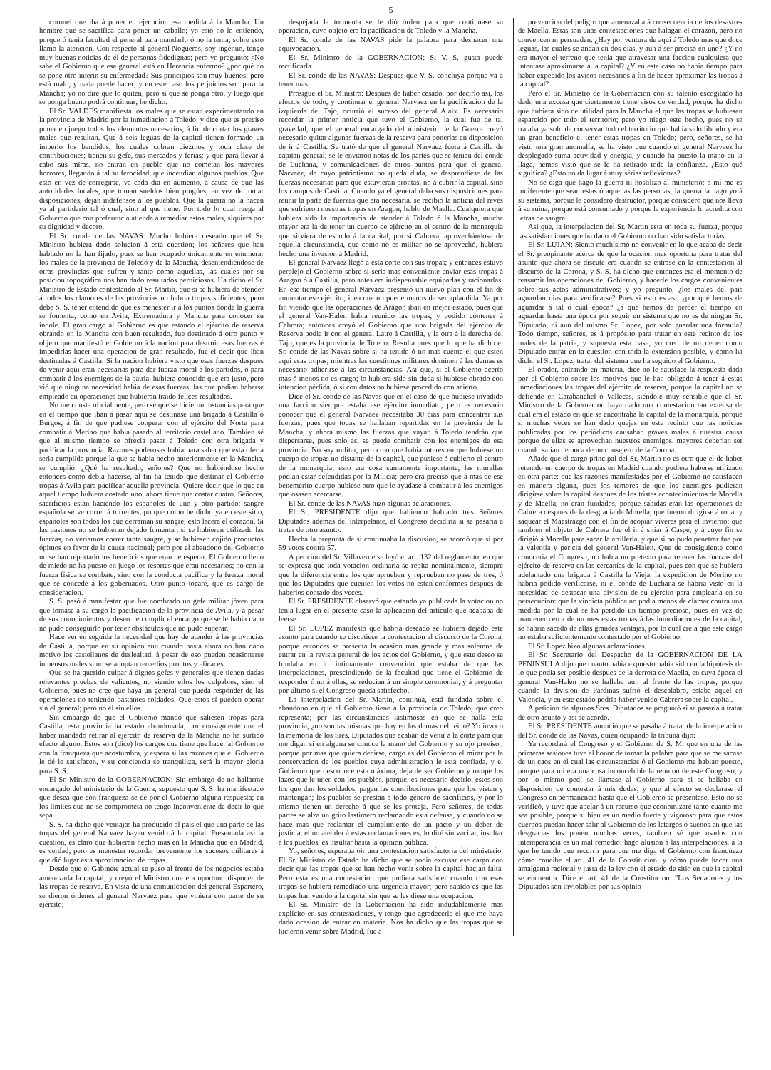5
coronel que iba á poner en ejecucion esa medida á la Mancha. Un hombre que se sacrifica para poner un caballo; yo esto no lo entiendo, porque ó tenia facultad el general para mandarlo ó no la tenia; sobre esto llamo la atencion. Con respecto al general Nogueras, soy ingénuo, tengo muy buenas noticias de él de personas fidedignas; pero yo pregunto: ¿No sabe el Gobierno que ese general está en Herencia enfermo? ¿por qué no se pone otro interin su enfermedad? Sus principios son muy buenos; pero está malo, y nada puede hacer; y en este caso los perjuicios son para la Mancha; yo no diré que lo quiten, pero sí que se ponga otro, y luego que se ponga bueno podrá continuar; he dicho.
El Sr. VALDES manifiesta los males que se estan experimentando en la provincia de Madrid por la inmediacion á Toledo, y dice que es preciso poner en juego todos los elementos necesarios, á fin de cortar los graves males que resultan. Que á seis leguas de la capital tienen formado un imperio los bandidos, los cuales cobran diezmos y toda clase de contribuciones; tienen su gefe, sus mercados y ferias; y que para llevar á cabo sus miras, no entran en pueblo que no cometan los mayores horrores, llegando á tal su ferocidad, que incendian algunos pueblos. Que esto en vez de corregirse, va cada dia en aumento, á causa de que las autoridades locales, que toman sueldos bien pingües, en vez de tomar disposiciones, dejan indefensos á los pueblos. Que la guerra no la hacen ya al partidario tal ó cual, sino al que tiene. Por todo lo cual ruega al Gobierno que con preferencia atienda á remediar estos males, siquiera por su dignidad y decoro.
El Sr. conde de las NAVAS: Mucho hubiera deseado que el Sr. Ministro hubiera dado solucion á esta cuestion; los señores que han hablado no la han fijado, pues se han ocupado únicamente en enumerar los males de la provincia de Toledo y de la Mancha, desentendiéndose de otras provincias que sufren y tanto como aquellas, las cuales por su posicion topográfica nos han dado resultados perniciosos. Ha dicho el Sr. Ministro de Estado contestando al Sr. Martin, que si se hubiera de atender á todos los clamores de las provincias no habria tropas suficientes; pero debe S. S. tener entendido que es menester ir á los puntos donde la guerra se fomenta, como en Avila, Extremadura y Mancha para conocer su índole. El gran cargo al Gobierno es que estando el ejército de reserva obrando en la Mancha con buen resultado, fue destinado á otro punto y objeto que manifestó el Gobierno á la nacion para destruir esas fuerzas é impedirlas hacer una operacion de gran resultado, fue el decir que iban destinadas á Castilla. Si la nacion hubiera visto que esas fuerzas despues de venir aqui eran necesarias para dar fuerza moral á los partidos, ó para combatir á los enemigos de la patria, hubiera conocido que era justo, pero vió que ninguna necesidad habia de esas fuerzas, las que podian haberse empleado en operaciones que hubieran traido felices resultados.
No me consta oficialmente, pero sé que se hicieron instancias para que en el tiempo que iban á pasar aqui se destinase una brigada á Castilla ó Burgos, á fin de que pudiese cooperar con el ejército del Norte para combatir á Merino que habia pasado al territorio castellano. Tambien sé que al mismo tiempo se ofrecia pasar á Toledo con otra brigada y pacificar la provincia. Razones poderosas habia para saber que esta oferta seria cumplida porque la que se habia hecho anteriormente en la Mancha, se cumplió. ¿Qué ha resultado, señores? Que no habiéndose hecho entonces como debia hacerse, al fin ha tenido que destinar el Gobierno tropas á Avila para pacificar aquella provincia. Quiere decir que lo que en aquel tiempo hubiera costado uno, ahora tiene que costar cuatro. Señores, sacrificios estan haciendo los españoles de uno y otro partido; sangre española se ve correr á torrentes, porque como he dicho ya en este sitio, españoles son todos los que derraman su sangre; esto lacera el corazon. Si las pasiones no se hubieran dejado fomentar, si se hubieran utilizado las fuerzas, no veriamos correr tanta sangre, y se hubiesen cojido productos ópimos en favor de la causa nacional; pero por el abandono del Gobierno no se han reportado los beneficios que eran de esperar. El Gobierno lleno de miedo no ha puesto en juego los resortes que eran necesarios; no con la fuerza física se combate, sino con la conducta pacífica y la fuerza moral que se concede á los gobernados. Otro punto tocaré, que es cargo de consideracion.
S. S. pasó á manifestar que fue nombrado un gefe militar jóven para que tomase á su cargo la pacificacion de la provincia de Avila, y á pesar de sus conocimientos y deseo de cumplir el encargo que se le habia dado no pudo conseguirlo por tener obstáculos que no pudo superar.
Hace ver en seguida la necesidad que hay de atender á las provincias de Castilla, porque en su opinion aun cuando hasta ahora no han dado motivo los castellanos de deslealtad, á pesar de eso pueden ocasionarse inmensos males si no se adoptan remedios prontos y eficaces.
Que se ha querido culpar á dignos gefes y generales que tienen dadas relevantes pruebas de valientes, no siendo ellos los culpables, sino el Gobierno, pues no cree que haya un general que pueda responder de las operaciones no teniendo bastantes soldados. Que estos sí pueden operar sin el general; pero no él sin ellos.
Sin embargo de que el Gobierno mandó que saliesen tropas para Castilla, esta provincia ha estado abandonada; por consiguiente que el haber mandado retirar al ejército de reserva de la Mancha no ha surtido efecto alguno. Estos son (dice) los cargos que tiene que hacer al Gobierno con la franqueza que acostumbra, y espera si las razones que el Gobierno le dé le satisfacen, y su conciencia se tranquiliza, será la mayor gloria para S. S.
El Sr. Ministro de la GOBERNACION: Sin embargo de no hallarme encargado del ministerio de la Guerra, supuesto que S. S. ha manifestado que desea que con franqueza se dé por el Gobierno alguna respuesta; en los limites que no se comprometa no tengo inconveniente de decir lo que sepa.
S. S. ha dicho qué ventajas ha producido al pais el que una parte de las tropas del general Narvaez hayan venido á la capital. Presentada asi la cuestion, es claro que hubieran hecho mas en la Mancha que en Madrid, es verdad; pero es menester recordar brevemente los sucesos militares á que dió lugar esta aproximacion de tropas.
Desde que el Gabinete actual se puso al frente de los negocios estaba amenazada la capital; y creyó el Ministro que era oportuno disponer de las tropas de reserva. En vista de una comunicacion del general Espartero, se dieron órdenes al general Narvaez para que viniera con parte de su ejército;
despejada la tormenta se le dió órden para que continuase su operacion, cuyo objeto era la pacificacion de Toledo y la Mancha.
El Sr. conde de las NAVAS pide la palabra para deshacer una equivocacion.
El Sr. Ministro de la GOBERNACION: Si V. S. gusta puede rectificarla.
El Sr. conde de las NAVAS: Despues que V. S. concluya porque va á tener mas.
Prosigue el Sr. Ministro: Despues de haber cesado, por decirlo asi, los efectos de todo, y continuar el general Narvaez en la pacificacion de la izquierda del Tajo, ocurrió el suceso del general Alaix. Es necesario recordar la primer noticia que tuvo el Gobierno, la cual fue de tal gravedad, que el general encargado del ministerio de la Guerra creyó necesario quitar algunas fuerzas de la reserva para ponerlas en disposicion de ir á Castilla. Se trató de que el general Narvaez fuera á Castilla de capitan general; se le enviaron notas de los partes que se tenian del conde de Luchana, y comunicaciones de otros puntos para que el general Narvaez, de cuyo patriotismo no queda duda, se desprendiese de las fuerzas necesarias para que estuvieran prontas, no á cubrir la capital, sino los campos de Castilla. Cuando ya el general daba sus disposiciones para reunir la parte de fuerzas que era necesaria, se recibió la noticia del revés que sufrieron nuestras tropas en Aragon, hablo de Maella. Cualquiera que hubiera sido la importancia de atender á Toledo ó la Mancha, mucha mayor era la de tener un cuerpo de ejército en el centro de la monarquía que sirviera de escudo á la capital, por si Cabrera, aprovechándose de aquella circunstancia, que como no es militar no se aprovechó, hubiera hecho una invasion á Madrid.
El general Narvaez llegó á esta corte con sus tropas; y entonces estuvo perplejo el Gobierno sobre si seria mas conveniente enviar esas tropas á Aragon ó á Castilla, pero antes era indispensable equiparlas y racionarlas. En ese tiempo el general Narvaez presentó un nuevo plan con el fin de aumentar ese ejército; idea que no puede menos de ser aplaudida. Ya por fin viendo que las operaciones de Aragon iban en mejor estado, pues que el general Van-Halen habia reunido las tropas, y podido contener á Cabrera; entonces creyó el Gobierno que una brigada del ejército de Reserva podia ir con el general Latre á Castilla, y la otra á la derecha del Tajo, que es la provincia de Toledo. Resulta pues que lo que ha dicho el Sr. conde de las Navas sobre si ha tenido ó no mas cuenta el que esten aqui esas tropas; mientras las cuestiones militares dominen á las demas es necesario adherirse á las circunstancias. Asi que, si el Gobierno acertó mas ó menos no es cargo; lo hubiera sido sin duda si hubiese obrado con intencion pérfida, ó si con datos no hubiese procedido con acierto.
Dice el Sr. conde de las Navas que en el caso de que hubiese invadido una faccion siempre estaba ese ejército inmediato; pero es necesario conocer que el general Narvaez necesitaba 30 dias para concentrar sus fuerzas; pues que todas se hallaban repartidas en la provincia de la Mancha, y ahora mismo las fuerzas que vayan á Toledo tendrán que dispersarse, pues solo asi se puede combatir con los enemigos de esa provincia. No soy militar, pero creo que habia interés en que hubiese un cuerpo de tropas no distante de la capital, que pusiese á cubierto el centro de la monarquía; esto era cosa sumamente importante; las murallas podian estar defendidas por la Milicia; pero era preciso que á mas de ese benemérito cuerpo hubiese otro que le ayudase á combatir á los enemigos que osasen acercarse.
El Sr. conde de las NAVAS hizo algunas aclaraciones.
El Sr. PRESIDENTE dijo que habiendo hablado tres Señores Diputados ademas del interpelante, el Congreso decidiria si se pasaria á tratar de otro asunto.
Hecha la pregunta de si continuaba la discusion, se acordó que sí por 59 votos contra 57.
A peticion del Sr. Villaverde se leyó el art. 132 del reglamento, en que se expresa que toda votacion ordinaria se repita nominalmente, siempre que la diferencia entre los que aprueban y reprueban no pase de tres, ó que los Diputados que cuenten los votos no esten conformes despues de haberlos contado dos veces.
El Sr. PRESIDENTE observó que estando ya publicada la votacion no tenia lugar en el presente caso la aplicacion del artículo que acababa de leerse.
El Sr. LOPEZ manifestó que habria deseado se hubiera dejado este asunto para cuando se discutiese la contestacion al discurso de la Corona, porque entonces se presenta la ocasion mas grande y mas solemne de entrar en la revista general de los actos del Gobierno, y que este deseo se fundaba en lo íntimamente convencido que estaba de que las interpelaciones, prescindiendo de la facultad que tiene el Gobierno de responder ó no á ellas, se reducian á un simple ceremonial, y á preguntar por último si el Congreso queda satisfecho.
La interpelacion del Sr. Martin, continúa, está fundada sobre el abandono en que el Gobierno tiene á la provincia de Toledo, que creo representa; por las circunstancias lastimosas en que se halla esta provincia, ¿no son las mismas que hay en las demas del reino? Yo invoco la memoria de los Sres. Diputados que acaban de venir á la corte para que me digan si en alguna se conoce la mano del Gobierno y su ojo previsor, porque por mas que quiera decirse, cargo es del Gobierno el mirar por la conservacion de los pueblos cuya administracion le está confiada, y el Gobierno que desconoce esta máxima, deja de ser Gobierno y rompe los lazos que le unen con los pueblos, porque, es necesario decirlo, estos son los que dan los soldados, pagan las contribuciones para que los vistan y mantengan; los pueblos se prestan á todo género de sacrificios, y por lo mismo tienen un derecho á que se les proteja. Pero señores, de todas partes se alza un grito lastimero reclamando esta defensa, y cuando no se hace mas que reclamar el cumplimiento de un pacto y un deber de justicia, el no atender á estas reclamaciones es, lo diré sin vacilar, insultar á los pueblos, es insultar hasta la opinion pública.
Yo, señores, esperaba oir una contestacion satisfactoria del ministerio. El Sr. Ministro de Estado ha dicho que se podia excusar ese cargo con decir que las tropas que se han hecho venir sobre la capital hacian falta. Pero esta es una contestacion que pudiera satisfacer cuando con esas tropas se hubiera remediado una urgencia mayor; pero sabido es que las tropas han venido á la capital sin que se les diese una ocupacion.
El Sr. Ministro de la Gobernacion ha sido indudablemente mas explícito en sus contestaciones, y tengo que agradecerle el que me haya dado ocasion de entrar en materia. Nos ha dicho que las tropas que se hicieron venir sobre Madrid, fue á
prevencion del peligro que amenazaba á consecuencia de los desastres de Maella. Estas son unas contestaciones que halagan el corazon, pero no convencen ni persuaden. ¿Hay por ventura de aqui á Toledo mas que doce leguas, las cuales se andan en dos dias, y aun á ser preciso en uno? ¿Y no era mayor el terreno que tenia que atravesar una faccion cualquiera que intentase aproximarse á la capital? ¿Y en este caso no habia tiempo para haber expedido los avisos necesarios á fin de hacer aproximar las tropas á la capital?
Pero el Sr. Ministro de la Gobernacion con su talento escogitado ha dado una excusa que ciertamente tiene visos de verdad, porque ha dicho que hubiera sido de utilidad para la Mancha el que las tropas se hubiesen esparcido por todo el territorio; pero yo niego este hecho, pues no se trataba ya solo de conservar todo el territorio que habia sido librado y era un gran beneficio el tener estas tropas en Toledo; pero, señores, se ha visto una gran anomalía, se ha visto que cuando el general Narvaez ha desplegado suma actividad y energía, y cuando ha puesto la mano en la llaga, hemos visto que se le ha retirado toda la confianza. ¿Esto qué significa? ¿Esto no da lugar á muy sérias reflexiones?
No se diga que hago la guerra ni hostilizo al ministerio; á mí me es indiferente que sean estas ó aquellas las personas; la guerra la hago yo á su sistema, porque le considero destructor, porque considero que nos lleva á su ruina, porque está consumado y porque la experiencia lo acredita con letras de sangre.
Asi que, la interpelacion del Sr. Martin está en toda su fuerza, porque las satisfacciones que ha dado el Gobierno no han sido satisfactorias.
El Sr. LUJAN: Siento muchísimo no convenir en lo que acaba de decir el Sr. preopinante acerca de que la ocasion mas oportuna para tratar del asunto que ahora se discute era cuando se entrase en la contestacion al discurso de la Corona, y S. S. ha dicho que entonces era el momento de reasumir las operaciones del Gobierno, y hacerle los cargos convenientes sobre sus actos administrativos; y yo pregunto, ¿los males del pais aguardan dias para verificarse? Pues si esto es asi, ¿por qué hemos de aguardar á tal ó cual época? ¿á qué hemos de perder el tiempo en aguardar hasta una época por seguir un sistema que no es de ningun Sr. Diputado, ni aun del mismo Sr. Lopez, por solo guardar una fórmula? Todo tiempo, señores, es á propósito para tratar en este recinto de los males de la patria, y supuesta esta base, yo creo de mi deber como Diputado entrar en la cuestion con toda la extension posible, y como ha dicho el Sr. Lopez, tratar del sistema que ha seguido el Gobierno.
El orador, entrando en materia, dice no le satisface la respuesta dada por el Gobierno sobre los motivos que le han obligado á tener á estas inmediaciones las tropas del ejército de reserva, porque la capital no se defiende en Carabanchel ó Vallecas, siéndole muy sensible que el Sr. Ministro de la Gobernacion haya dado una contestacion tan extensa de cuál era el estado en que se encontraba la capital de la monarquía, porque si muchas veces se han dado quejas en este recinto que las noticias publicadas por los periódicos causaban graves males á nuestra causa porque de ellas se aprovechan nuestros enemigos, mayores deberian ser cuando salian de boca de un consejero de la Corona.
Añade que el cargo principal del Sr. Martin no es otro que el de haber retenido un cuerpo de tropas en Madrid cuando pudiera haberse utilizado en otra parte: que las razones manifestadas por el Gobierno no satisfacen en manera alguna, pues los temores de que los enemigos pudieran dirigirse sobre la capital despues de los tristes acontecimientos de Morella y de Maella, no eran fundados, porque sabidas eran las operaciones de Cabrera despues de la desgracia de Morella, que fueron dirigirse á robar y saquear el Maestrazgo con el fin de acopiar víveres para el invierno: que tambien el objeto de Cabrera fue el ir á sitiar á Caspe, y á cuyo fin se dirigió á Morella para sacar la artillería, y que si no pudo penetrar fue por la valentía y pericia del general Van-Halen. Que de consiguiente como conoceria el Congreso, no habia un pretexto para retener las fuerzas del ejército de reserva en las cercanías de la capital, pues con que se hubiera adelantado una brigada á Castilla la Vieja, la expedicion de Merino no habria podido verificarse, ni el conde de Luchana se habria visto en la necesidad de destacar una division de su ejército para emplearla en su persecucion: que la vindicta pública no podia menos de clamar contra una medida por la cual se ha perdido un tiempo precioso, pues en vez de mantener cerca de un mes estas tropas á las inmediaciones de la capital, se habria sacado de ellas grandes ventajas, por lo cual creia que este cargo no estaba suficientemente contestado por el Gobierno.
El Sr. Lopez hizo algunas aclaraciones.
El Sr. Secretario del Despacho de la GOBERNACION DE LA PENINSULA dijo que cuanto habia expuesto habia sido en la hipótesis de lo que podia ser posible despues de la derrota de Maella, en cuya época el general Van-Halen no se hallaba aun al frente de las tropas, porque cuando la division de Pardiñas sufrió el descalabro, estaba aquel en Valencia, y en este estado podria haber venido Cabrera sobre la capital.
A peticion de algunos Sres. Diputados se preguntó si se pasaria á tratar de otro asunto y asi se acordó.
El Sr. PRESIDENTE anunció que se pasaba á tratar de la interpelacion del Sr. conde de las Navas, quien ocupando la tribuna dijo:
Ya recordará el Congreso y el Gobierno de S. M. que en una de las primeras sesiones tuve el honor de tomar la palabra para que se me sacase de un caos en el cual las circunstancias ó el Gobierno me habian puesto, porque para mí era una cosa inconcebible la reunion de este Congreso, y por lo mismo pedí se llamase al Gobierno para si se hallaba en disposicion de contestar á mis dudas, y que al efecto se declarase el Congreso en permanencia hasta que el Gobierno se presentase. Esto no se verificó, y tuve que apelar á un recurso que economizaré tanto cuanto me sea posible, porque si bien es un medio fuerte y vigoroso para que estos cuerpos puedan hacer salir al Gobierno de los letargos ó sueños en que las desgracias los ponen muchas veces, tambien sé que usados con intemperancia es un mal remedio: hago alusion á las interpelaciones, á la que he tenido que recurrir para que me diga el Gobierno con franqueza cómo concibe el art. 41 de la Constitucion, y cómo puede hacer una amalgama racional y justa de la ley con el estado de sitio en que la capital se encuentra. Dice el art. 41 de la Constitucion: "Los Senadores y los Diputados son inviolables por sus opinio-